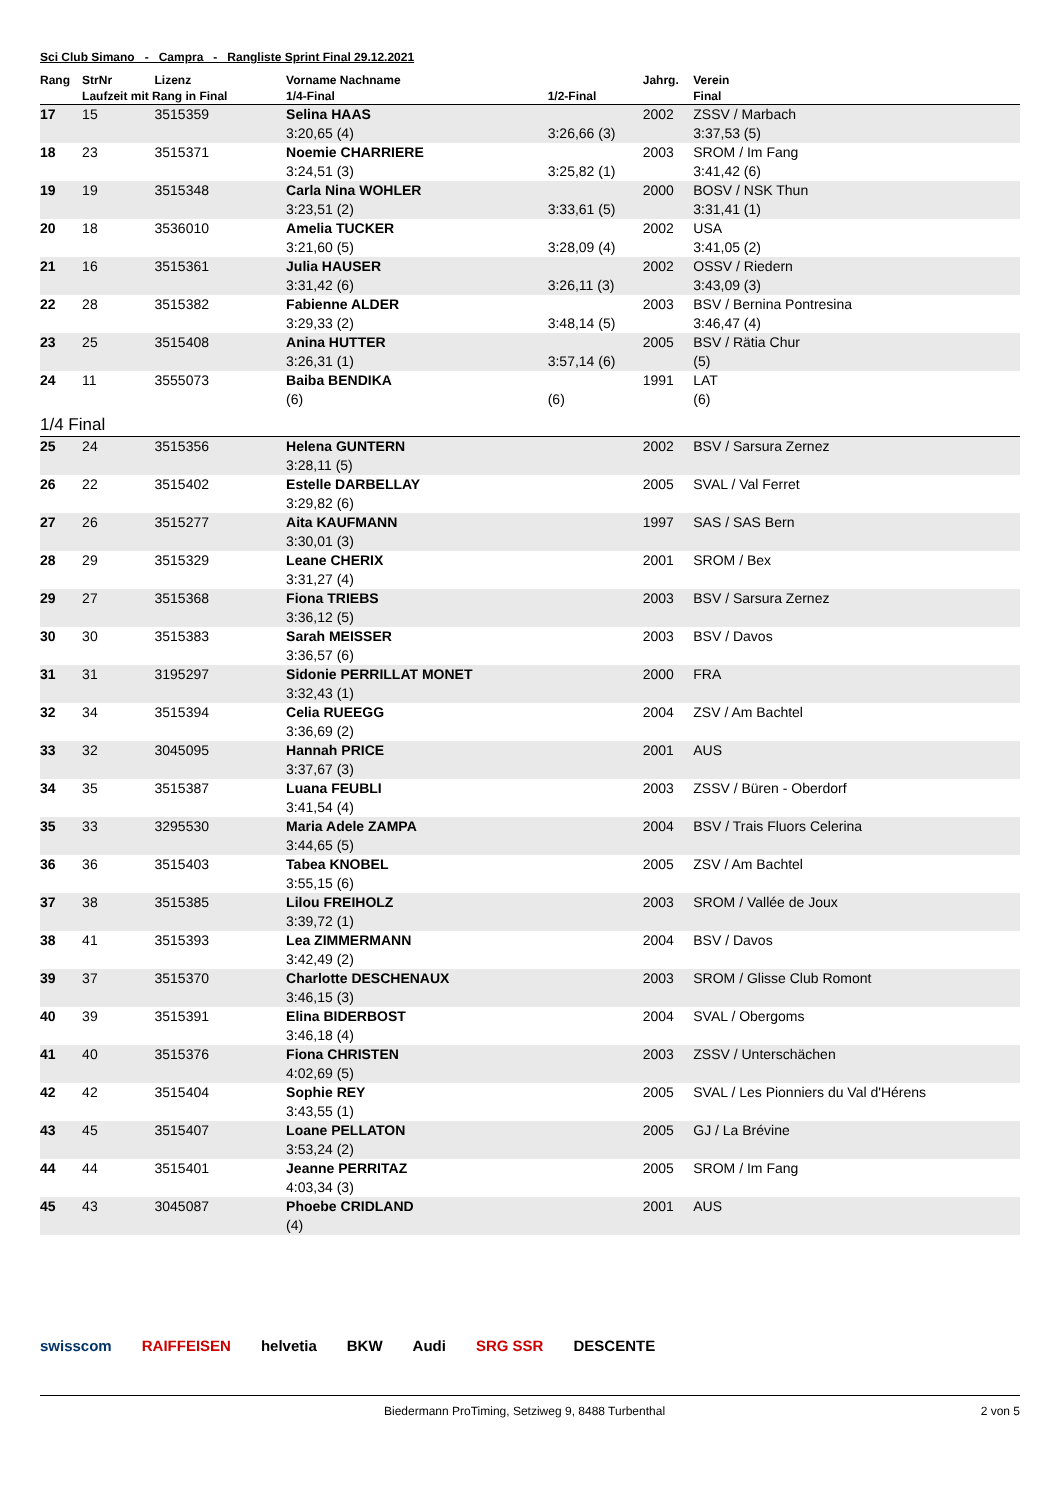Sci Club Simano - Campra - Rangliste Sprint Final 29.12.2021
| Rang | StrNr | Lizenz | Vorname Nachname | | Jahrg. | Verein |
| --- | --- | --- | --- | --- | --- | --- |
| | Laufzeit mit Rang in Final | | 1/4-Final | 1/2-Final | | Final |
| 17 | 15 | 3515359 | Selina HAAS | | 2002 | ZSSV / Marbach |
| | | | 3:20,65 (4) | 3:26,66 (3) | | 3:37,53 (5) |
| 18 | 23 | 3515371 | Noemie CHARRIERE | | 2003 | SROM / Im Fang |
| | | | 3:24,51 (3) | 3:25,82 (1) | | 3:41,42 (6) |
| 19 | 19 | 3515348 | Carla Nina WOHLER | | 2000 | BOSV / NSK Thun |
| | | | 3:23,51 (2) | 3:33,61 (5) | | 3:31,41 (1) |
| 20 | 18 | 3536010 | Amelia TUCKER | | 2002 | USA |
| | | | 3:21,60 (5) | 3:28,09 (4) | | 3:41,05 (2) |
| 21 | 16 | 3515361 | Julia HAUSER | | 2002 | OSSV / Riedern |
| | | | 3:31,42 (6) | 3:26,11 (3) | | 3:43,09 (3) |
| 22 | 28 | 3515382 | Fabienne ALDER | | 2003 | BSV / Bernina Pontresina |
| | | | 3:29,33 (2) | 3:48,14 (5) | | 3:46,47 (4) |
| 23 | 25 | 3515408 | Anina HUTTER | | 2005 | BSV / Rätia Chur |
| | | | 3:26,31 (1) | 3:57,14 (6) | | (5) |
| 24 | 11 | 3555073 | Baiba BENDIKA | | 1991 | LAT |
| | | | (6) | (6) | | (6) |
| 1/4 Final | | | | | | |
| 25 | 24 | 3515356 | Helena GUNTERN | | 2002 | BSV / Sarsura Zernez |
| | | | 3:28,11 (5) | | | |
| 26 | 22 | 3515402 | Estelle DARBELLAY | | 2005 | SVAL / Val Ferret |
| | | | 3:29,82 (6) | | | |
| 27 | 26 | 3515277 | Aita KAUFMANN | | 1997 | SAS / SAS Bern |
| | | | 3:30,01 (3) | | | |
| 28 | 29 | 3515329 | Leane CHERIX | | 2001 | SROM / Bex |
| | | | 3:31,27 (4) | | | |
| 29 | 27 | 3515368 | Fiona TRIEBS | | 2003 | BSV / Sarsura Zernez |
| | | | 3:36,12 (5) | | | |
| 30 | 30 | 3515383 | Sarah MEISSER | | 2003 | BSV / Davos |
| | | | 3:36,57 (6) | | | |
| 31 | 31 | 3195297 | Sidonie PERRILLAT MONET | | 2000 | FRA |
| | | | 3:32,43 (1) | | | |
| 32 | 34 | 3515394 | Celia RUEEGG | | 2004 | ZSV / Am Bachtel |
| | | | 3:36,69 (2) | | | |
| 33 | 32 | 3045095 | Hannah PRICE | | 2001 | AUS |
| | | | 3:37,67 (3) | | | |
| 34 | 35 | 3515387 | Luana FEUBLI | | 2003 | ZSSV / Büren - Oberdorf |
| | | | 3:41,54 (4) | | | |
| 35 | 33 | 3295530 | Maria Adele ZAMPA | | 2004 | BSV / Trais Fluors Celerina |
| | | | 3:44,65 (5) | | | |
| 36 | 36 | 3515403 | Tabea KNOBEL | | 2005 | ZSV / Am Bachtel |
| | | | 3:55,15 (6) | | | |
| 37 | 38 | 3515385 | Lilou FREIHOLZ | | 2003 | SROM / Vallée de Joux |
| | | | 3:39,72 (1) | | | |
| 38 | 41 | 3515393 | Lea ZIMMERMANN | | 2004 | BSV / Davos |
| | | | 3:42,49 (2) | | | |
| 39 | 37 | 3515370 | Charlotte DESCHENAUX | | 2003 | SROM / Glisse Club Romont |
| | | | 3:46,15 (3) | | | |
| 40 | 39 | 3515391 | Elina BIDERBOST | | 2004 | SVAL / Obergoms |
| | | | 3:46,18 (4) | | | |
| 41 | 40 | 3515376 | Fiona CHRISTEN | | 2003 | ZSSV / Unterschächen |
| | | | 4:02,69 (5) | | | |
| 42 | 42 | 3515404 | Sophie REY | | 2005 | SVAL / Les Pionniers du Val d'Hérens |
| | | | 3:43,55 (1) | | | |
| 43 | 45 | 3515407 | Loane PELLATON | | 2005 | GJ / La Brévine |
| | | | 3:53,24 (2) | | | |
| 44 | 44 | 3515401 | Jeanne PERRITAZ | | 2005 | SROM / Im Fang |
| | | | 4:03,34 (3) | | | |
| 45 | 43 | 3045087 | Phoebe CRIDLAND | | 2001 | AUS |
| | | | (4) | | | |
swisscom RAIFFEISEN helvetia BKW Audi SRG SSR DESCENTE
Biedermann ProTiming, Setziweg 9, 8488 Turbenthal 2 von 5